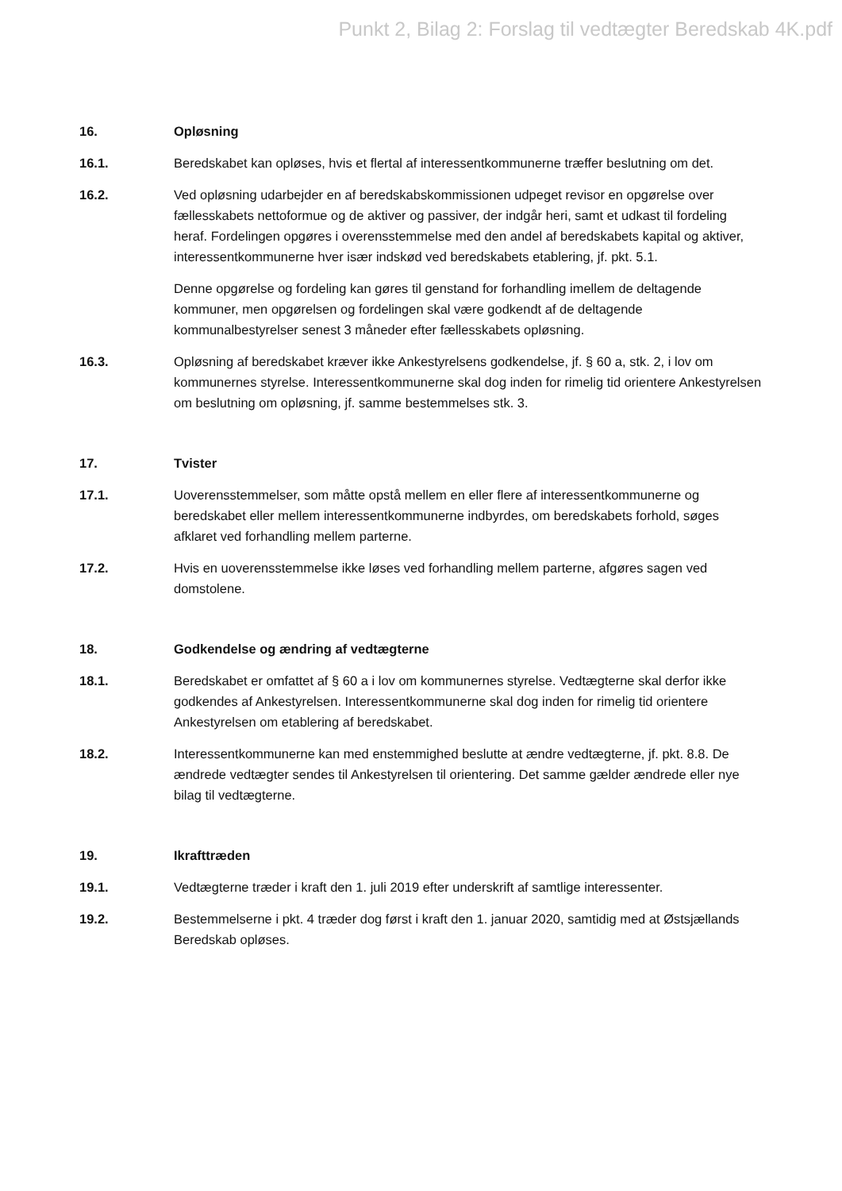Punkt 2, Bilag 2: Forslag til vedtægter Beredskab 4K.pdf
16. Opløsning
16.1. Beredskabet kan opløses, hvis et flertal af interessentkommunerne træffer beslutning om det.
16.2. Ved opløsning udarbejder en af beredskabskommissionen udpeget revisor en opgørelse over fællesskabets nettoformue og de aktiver og passiver, der indgår heri, samt et udkast til fordeling heraf. Fordelingen opgøres i overensstemmelse med den andel af beredskabets kapital og aktiver, interessentkommunerne hver især indskød ved beredskabets etablering, jf. pkt. 5.1.
Denne opgørelse og fordeling kan gøres til genstand for forhandling imellem de deltagende kommuner, men opgørelsen og fordelingen skal være godkendt af de deltagende kommunalbestyrelser senest 3 måneder efter fællesskabets opløsning.
16.3. Opløsning af beredskabet kræver ikke Ankestyrelsens godkendelse, jf. § 60 a, stk. 2, i lov om kommunernes styrelse. Interessentkommunerne skal dog inden for rimelig tid orientere Ankestyrelsen om beslutning om opløsning, jf. samme bestemmelses stk. 3.
17. Tvister
17.1. Uoverensstemmelser, som måtte opstå mellem en eller flere af interessentkommunerne og beredskabet eller mellem interessentkommunerne indbyrdes, om beredskabets forhold, søges afklaret ved forhandling mellem parterne.
17.2. Hvis en uoverensstemmelse ikke løses ved forhandling mellem parterne, afgøres sagen ved domstolene.
18. Godkendelse og ændring af vedtægterne
18.1. Beredskabet er omfattet af § 60 a i lov om kommunernes styrelse. Vedtægterne skal derfor ikke godkendes af Ankestyrelsen. Interessentkommunerne skal dog inden for rimelig tid orientere Ankestyrelsen om etablering af beredskabet.
18.2. Interessentkommunerne kan med enstemmighed beslutte at ændre vedtægterne, jf. pkt. 8.8. De ændrede vedtægter sendes til Ankestyrelsen til orientering. Det samme gælder ændrede eller nye bilag til vedtægterne.
19. Ikrafttræden
19.1. Vedtægterne træder i kraft den 1. juli 2019 efter underskrift af samtlige interessenter.
19.2. Bestemmelserne i pkt. 4 træder dog først i kraft den 1. januar 2020, samtidig med at Østsjællands Beredskab opløses.